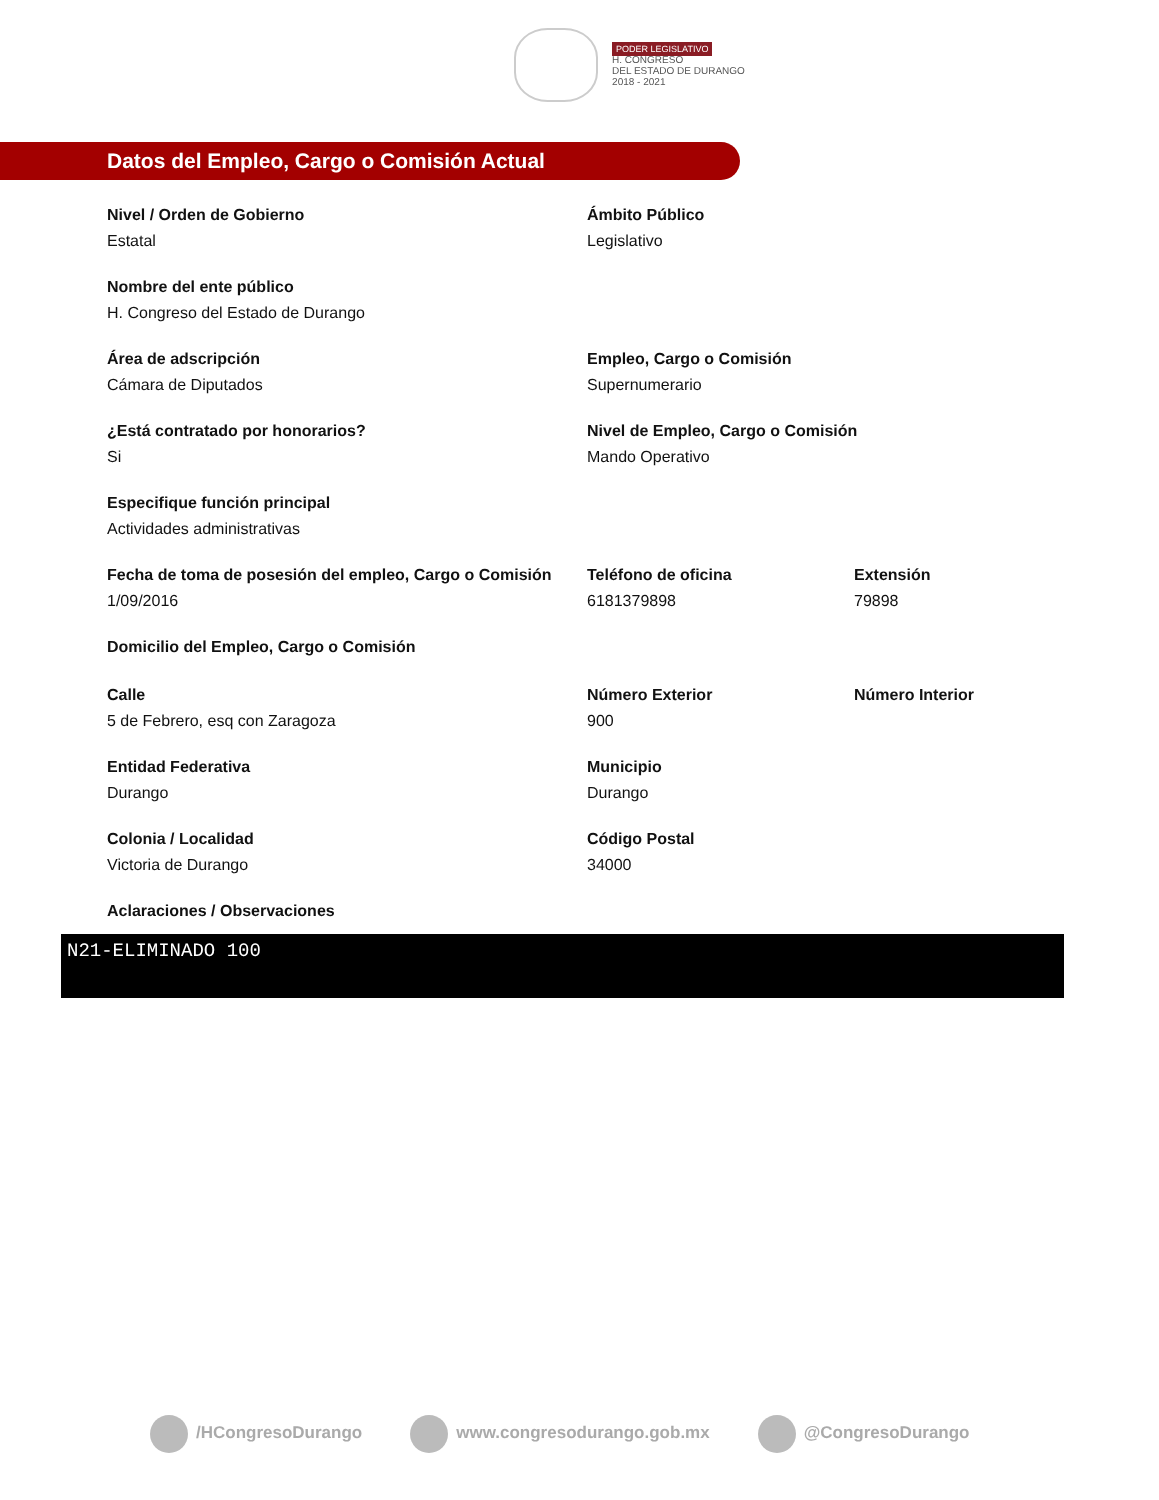PODER LEGISLATIVO
H. CONGRESO
DEL ESTADO DE DURANGO
2018 - 2021
Datos del Empleo, Cargo o Comisión Actual
Nivel / Orden de Gobierno
Estatal
Ámbito Público
Legislativo
Nombre del ente público
H. Congreso del Estado de Durango
Área de adscripción
Cámara de Diputados
Empleo, Cargo o Comisión
Supernumerario
¿Está contratado por honorarios?
Si
Nivel de Empleo, Cargo o Comisión
Mando Operativo
Especifique función principal
Actividades administrativas
Fecha de toma de posesión del empleo, Cargo o Comisión
1/09/2016
Teléfono de oficina
6181379898
Extensión
79898
Domicilio del Empleo, Cargo o Comisión
Calle
5 de Febrero, esq con Zaragoza
Número Exterior
900
Número Interior
Entidad Federativa
Durango
Municipio
Durango
Colonia / Localidad
Victoria de Durango
Código Postal
34000
Aclaraciones / Observaciones
N21-ELIMINADO 100
/HCongresoDurango www.congresodurango.gob.mx @CongresoDurango